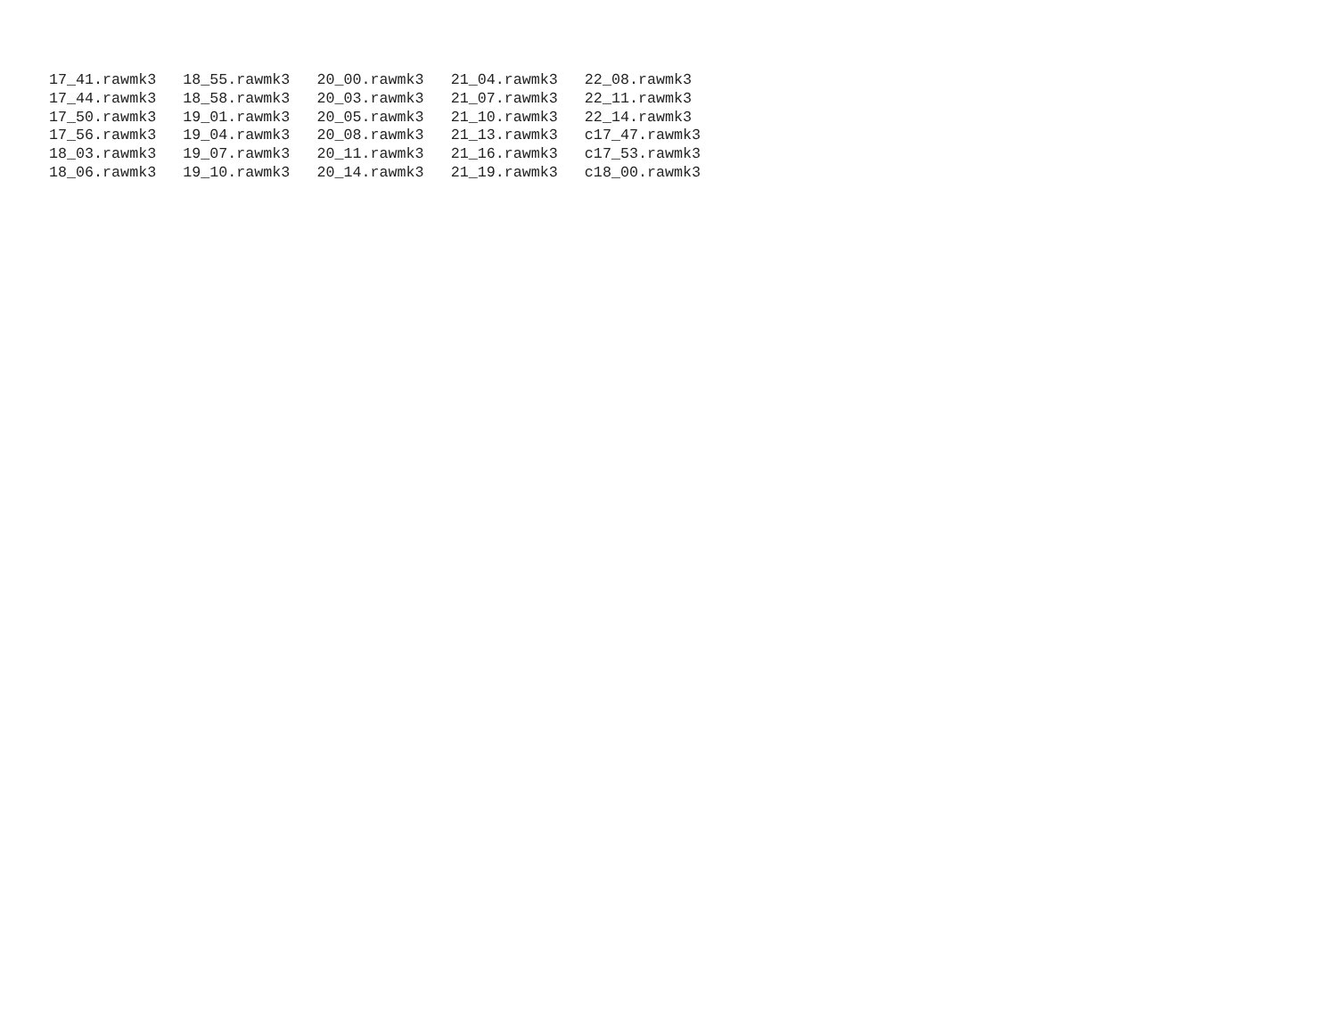17_41.rawmk3   18_55.rawmk3   20_00.rawmk3   21_04.rawmk3   22_08.rawmk3
17_44.rawmk3   18_58.rawmk3   20_03.rawmk3   21_07.rawmk3   22_11.rawmk3
17_50.rawmk3   19_01.rawmk3   20_05.rawmk3   21_10.rawmk3   22_14.rawmk3
17_56.rawmk3   19_04.rawmk3   20_08.rawmk3   21_13.rawmk3   c17_47.rawmk3
18_03.rawmk3   19_07.rawmk3   20_11.rawmk3   21_16.rawmk3   c17_53.rawmk3
18_06.rawmk3   19_10.rawmk3   20_14.rawmk3   21_19.rawmk3   c18_00.rawmk3